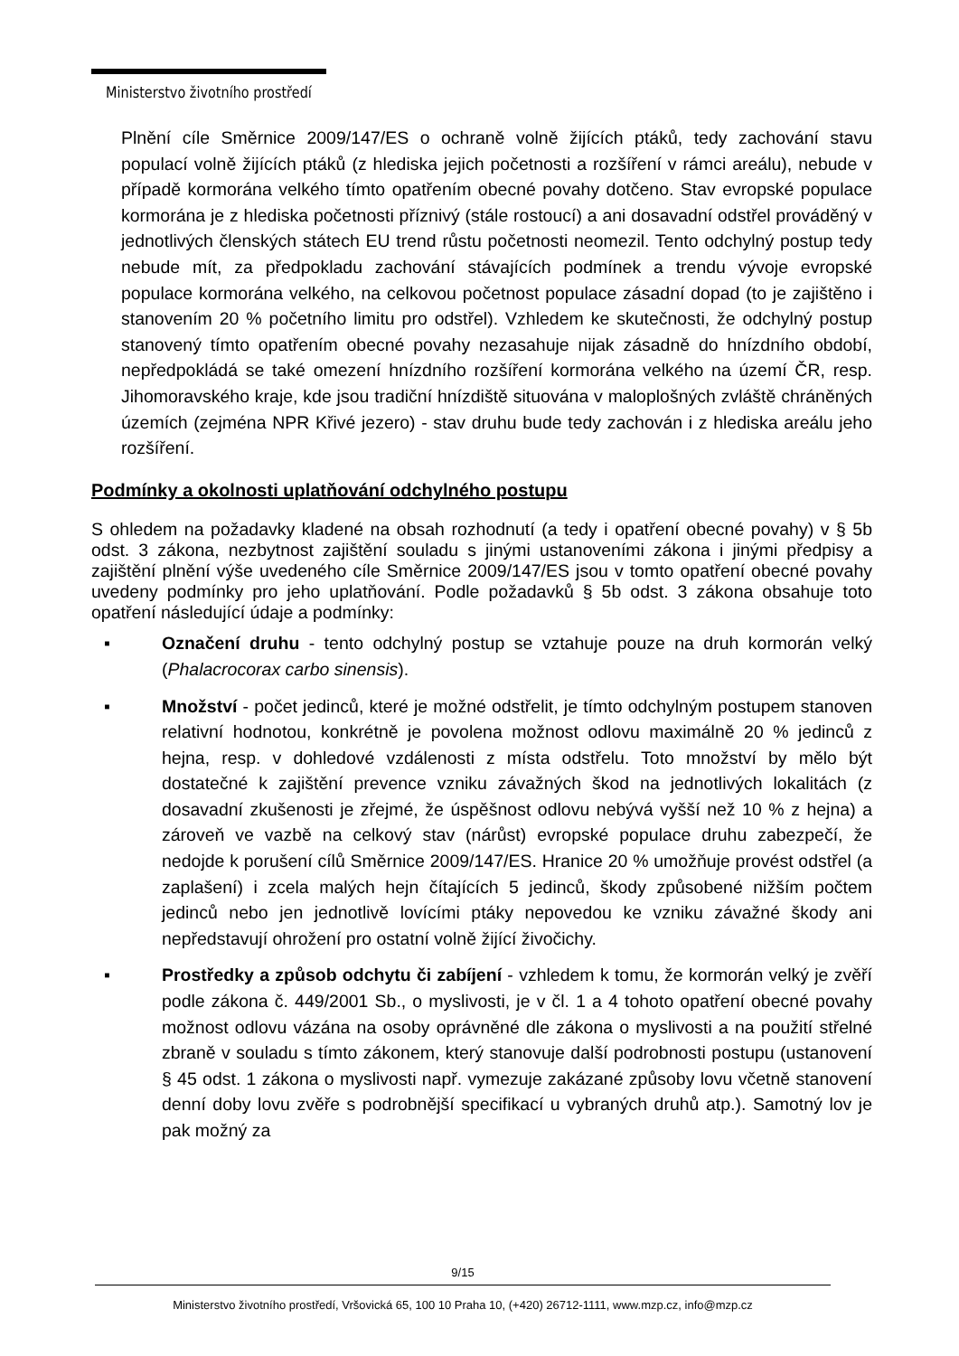Ministerstvo životního prostředí
Plnění cíle Směrnice 2009/147/ES o ochraně volně žijících ptáků, tedy zachování stavu populací volně žijících ptáků (z hlediska jejich početnosti a rozšíření v rámci areálu), nebude v případě kormorána velkého tímto opatřením obecné povahy dotčeno. Stav evropské populace kormorána je z hlediska početnosti příznivý (stále rostoucí) a ani dosavadní odstřel prováděný v jednotlivých členských státech EU trend růstu početnosti neomezil. Tento odchylný postup tedy nebude mít, za předpokladu zachování stávajících podmínek a trendu vývoje evropské populace kormorána velkého, na celkovou početnost populace zásadní dopad (to je zajištěno i stanovením 20 % početního limitu pro odstřel). Vzhledem ke skutečnosti, že odchylný postup stanovený tímto opatřením obecné povahy nezasahuje nijak zásadně do hnízdního období, nepředpokládá se také omezení hnízdního rozšíření kormorána velkého na území ČR, resp. Jihomoravského kraje, kde jsou tradiční hnízdiště situována v maloplošných zvláště chráněných územích (zejména NPR Křivé jezero) - stav druhu bude tedy zachován i z hlediska areálu jeho rozšíření.
Podmínky a okolnosti uplatňování odchylného postupu
S ohledem na požadavky kladené na obsah rozhodnutí (a tedy i opatření obecné povahy) v § 5b odst. 3 zákona, nezbytnost zajištění souladu s jinými ustanoveními zákona i jinými předpisy a zajištění plnění výše uvedeného cíle Směrnice 2009/147/ES jsou v tomto opatření obecné povahy uvedeny podmínky pro jeho uplatňování. Podle požadavků § 5b odst. 3 zákona obsahuje toto opatření následující údaje a podmínky:
▪ Označení druhu - tento odchylný postup se vztahuje pouze na druh kormorán velký (Phalacrocorax carbo sinensis).
▪ Množství - počet jedinců, které je možné odstřelit, je tímto odchylným postupem stanoven relativní hodnotou, konkrétně je povolena možnost odlovu maximálně 20 % jedinců z hejna, resp. v dohledové vzdálenosti z místa odstřelu. Toto množství by mělo být dostatečné k zajištění prevence vzniku závažných škod na jednotlivých lokalitách (z dosavadní zkušenosti je zřejmé, že úspěšnost odlovu nebývá vyšší než 10 % z hejna) a zároveň ve vazbě na celkový stav (nárůst) evropské populace druhu zabezpečí, že nedojde k porušení cílů Směrnice 2009/147/ES. Hranice 20 % umožňuje provést odstřel (a zaplašení) i zcela malých hejn čítajících 5 jedinců, škody způsobené nižším počtem jedinců nebo jen jednotlivě lovícími ptáky nepovedou ke vzniku závažné škody ani nepředstavují ohrožení pro ostatní volně žijící živočichy.
▪ Prostředky a způsob odchytu či zabíjení - vzhledem k tomu, že kormorán velký je zvěří podle zákona č. 449/2001 Sb., o myslivosti, je v čl. 1 a 4 tohoto opatření obecné povahy možnost odlovu vázána na osoby oprávněné dle zákona o myslivosti a na použití střelné zbraně v souladu s tímto zákonem, který stanovuje další podrobnosti postupu (ustanovení § 45 odst. 1 zákona o myslivosti např. vymezuje zakázané způsoby lovu včetně stanovení denní doby lovu zvěře s podrobnější specifikací u vybraných druhů atp.). Samotný lov je pak možný za
9/15
Ministerstvo životního prostředí, Vršovická 65, 100 10 Praha 10, (+420) 26712-1111, www.mzp.cz, info@mzp.cz